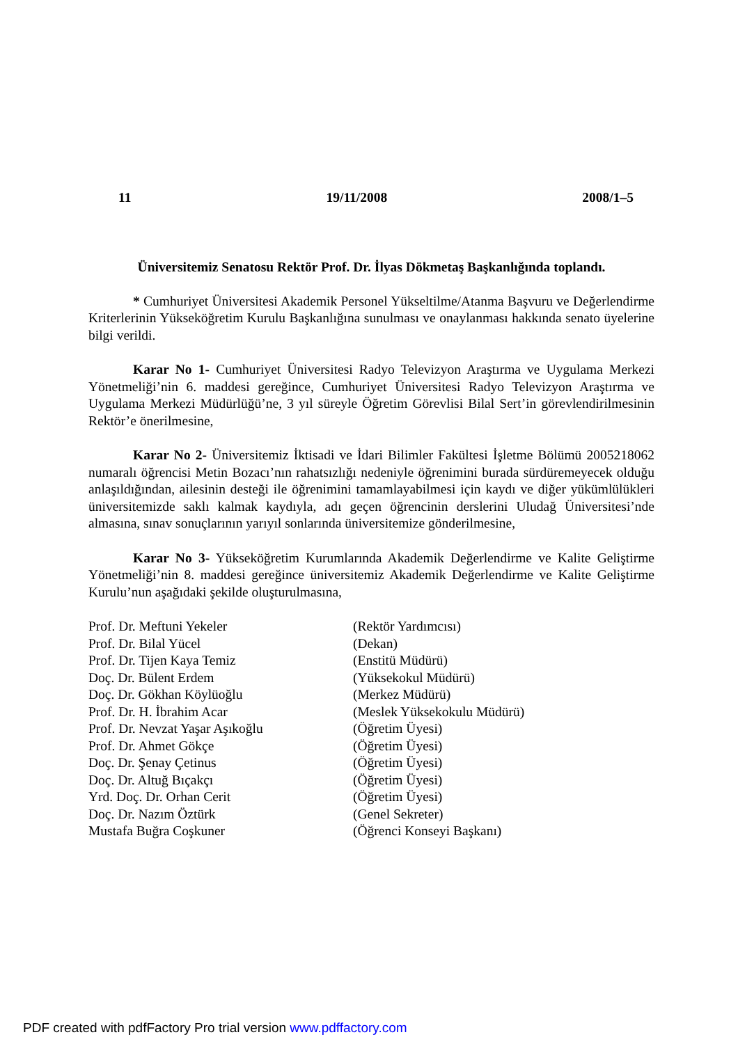11 19/11/2008 2008/1–5
Üniversitemiz Senatosu Rektör Prof. Dr. İlyas Dökmetaş Başkanlığında toplandı.
* Cumhuriyet Üniversitesi Akademik Personel Yükseltilme/Atanma Başvuru ve Değerlendirme Kriterlerinin Yükseköğretim Kurulu Başkanlığına sunulması ve onaylanması hakkında senato üyelerine bilgi verildi.
Karar No 1- Cumhuriyet Üniversitesi Radyo Televizyon Araştırma ve Uygulama Merkezi Yönetmeliği’nin 6. maddesi gereğince, Cumhuriyet Üniversitesi Radyo Televizyon Araştırma ve Uygulama Merkezi Müdürlüğü’ne, 3 yıl süreyle Öğretim Görevlisi Bilal Sert’in görevlendirilmesinin Rektör’e önerilmesine,
Karar No 2- Üniversitemiz İktisadi ve İdari Bilimler Fakültesi İşletme Bölümü 2005218062 numaralı öğrencisi Metin Bozacı’nın rahatsızlığı nedeniyle öğrenimini burada sürdüremeyecek olduğu anlaşıldığından, ailesinin desteği ile öğrenimini tamamlayabilmesi için kaydı ve diğer yükümlülükleri üniversitemizde saklı kalmak kaydıyla, adı geçen öğrencinin derslerini Uludağ Üniversitesi’nde almasına, sınav sonuçlarının yarıyıl sonlarında üniversitemize gönderilmesine,
Karar No 3- Yükseköğretim Kurumlarında Akademik Değerlendirme ve Kalite Geliştirme Yönetmeliği’nin 8. maddesi gereğince üniversitemiz Akademik Değerlendirme ve Kalite Geliştirme Kurulu’nun aşağıdaki şekilde oluşturulmasına,
| Prof. Dr. Meftuni Yekeler | (Rektör Yardımcısı) |
| Prof. Dr. Bilal Yücel | (Dekan) |
| Prof. Dr. Tijen Kaya Temiz | (Enstitü Müdürü) |
| Doç. Dr. Bülent Erdem | (Yüksekokul Müdürü) |
| Doç. Dr. Gökhan Köylüoğlu | (Merkez Müdürü) |
| Prof. Dr. H. İbrahim Acar | (Meslek Yüksekokulu Müdürü) |
| Prof. Dr. Nevzat Yaşar Aşıkoğlu | (Öğretim Üyesi) |
| Prof. Dr. Ahmet Gökçe | (Öğretim Üyesi) |
| Doç. Dr. Şenay Çetinus | (Öğretim Üyesi) |
| Doç. Dr. Altuğ Bıçakçı | (Öğretim Üyesi) |
| Yrd. Doç. Dr. Orhan Cerit | (Öğretim Üyesi) |
| Doç. Dr. Nazım Öztürk | (Genel Sekreter) |
| Mustafa Buğra Coşkuner | (Öğrenci Konseyi Başkanı) |
PDF created with pdfFactory Pro trial version www.pdffactory.com